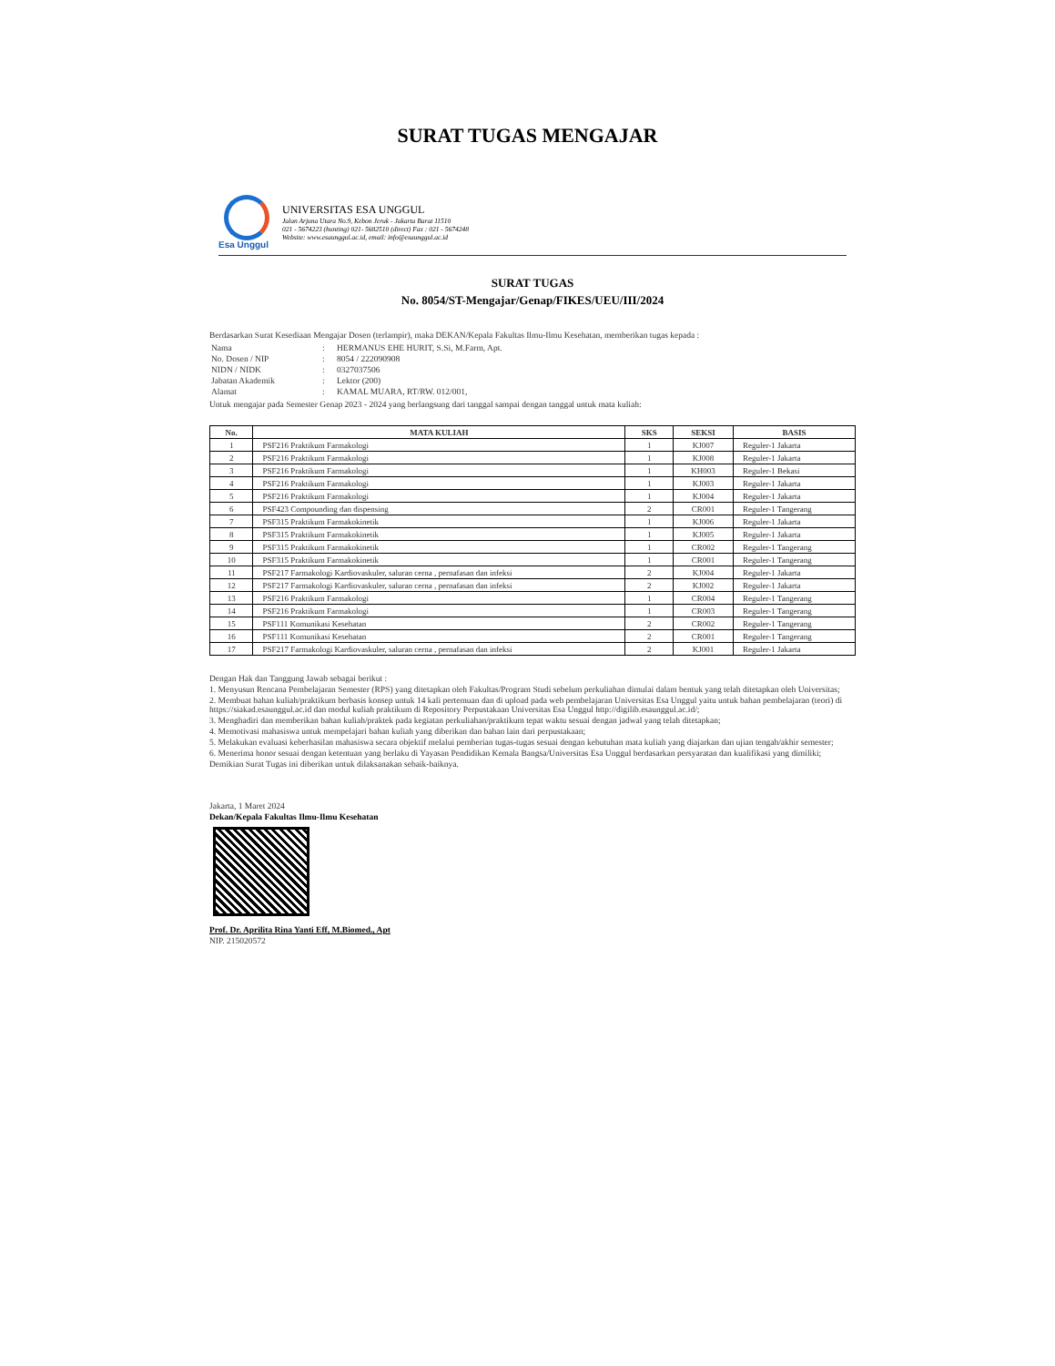SURAT TUGAS MENGAJAR
Esa Unggul
UNIVERSITAS ESA UNGGUL
Jalan Arjuna Utara No.9, Kebon Jeruk - Jakarta Barat 11510
021 - 5674223 (hunting) 021- 5682510 (direct) Fax : 021 - 5674248
Website: www.esaunggul.ac.id, email: info@esaunggul.ac.id
SURAT TUGAS
No. 8054/ST-Mengajar/Genap/FIKES/UEU/III/2024
Berdasarkan Surat Kesediaan Mengajar Dosen (terlampir), maka DEKAN/Kepala Fakultas Ilmu-Ilmu Kesehatan, memberikan tugas kepada :
| Nama | : | HERMANUS EHE HURIT, S.Si, M.Farm, Apt. |
| No. Dosen / NIP | : | 8054 / 222090908 |
| NIDN / NIDK | : | 0327037506 |
| Jabatan Akademik | : | Lektor (200) |
| Alamat | : | KAMAL MUARA, RT/RW. 012/001, |
Untuk mengajar pada Semester Genap 2023 - 2024 yang berlangsung dari tanggal sampai dengan tanggal untuk mata kuliah:
| No. | MATA KULIAH | SKS | SEKSI | BASIS |
| --- | --- | --- | --- | --- |
| 1 | PSF216 Praktikum Farmakologi | 1 | KJ007 | Reguler-1 Jakarta |
| 2 | PSF216 Praktikum Farmakologi | 1 | KJ008 | Reguler-1 Jakarta |
| 3 | PSF216 Praktikum Farmakologi | 1 | KH003 | Reguler-1 Bekasi |
| 4 | PSF216 Praktikum Farmakologi | 1 | KJ003 | Reguler-1 Jakarta |
| 5 | PSF216 Praktikum Farmakologi | 1 | KJ004 | Reguler-1 Jakarta |
| 6 | PSF423 Compounding dan dispensing | 2 | CR001 | Reguler-1 Tangerang |
| 7 | PSF315 Praktikum Farmakokinetik | 1 | KJ006 | Reguler-1 Jakarta |
| 8 | PSF315 Praktikum Farmakokinetik | 1 | KJ005 | Reguler-1 Jakarta |
| 9 | PSF315 Praktikum Farmakokinetik | 1 | CR002 | Reguler-1 Tangerang |
| 10 | PSF315 Praktikum Farmakokinetik | 1 | CR001 | Reguler-1 Tangerang |
| 11 | PSF217 Farmakologi Kardiovaskuler, saluran cerna , pernafasan dan infeksi | 2 | KJ004 | Reguler-1 Jakarta |
| 12 | PSF217 Farmakologi Kardiovaskuler, saluran cerna , pernafasan dan infeksi | 2 | KJ002 | Reguler-1 Jakarta |
| 13 | PSF216 Praktikum Farmakologi | 1 | CR004 | Reguler-1 Tangerang |
| 14 | PSF216 Praktikum Farmakologi | 1 | CR003 | Reguler-1 Tangerang |
| 15 | PSF111 Komunikasi Kesehatan | 2 | CR002 | Reguler-1 Tangerang |
| 16 | PSF111 Komunikasi Kesehatan | 2 | CR001 | Reguler-1 Tangerang |
| 17 | PSF217 Farmakologi Kardiovaskuler, saluran cerna , pernafasan dan infeksi | 2 | KJ001 | Reguler-1 Jakarta |
Dengan Hak dan Tanggung Jawab sebagai berikut :
1. Menyusun Rencana Pembelajaran Semester (RPS) yang ditetapkan oleh Fakultas/Program Studi sebelum perkuliahan dimulai dalam bentuk yang telah ditetapkan oleh Universitas;
2. Membuat bahan kuliah/praktikum berbasis konsep untuk 14 kali pertemuan dan di upload pada web pembelajaran Universitas Esa Unggul yaitu untuk bahan pembelajaran (teori) di https://siakad.esaunggul.ac.id dan modul kuliah praktikum di Repository Perpustakaan Universitas Esa Unggul http://digilib.esaunggul.ac.id/;
3. Menghadiri dan memberikan bahan kuliah/praktek pada kegiatan perkuliahan/praktikum tepat waktu sesuai dengan jadwal yang telah ditetapkan;
4. Memotivasi mahasiswa untuk mempelajari bahan kuliah yang diberikan dan bahan lain dari perpustakaan;
5. Melakukan evaluasi keberhasilan mahasiswa secara objektif melalui pemberian tugas-tugas sesuai dengan kebutuhan mata kuliah yang diajarkan dan ujian tengah/akhir semester;
6. Menerima honor sesuai dengan ketentuan yang berlaku di Yayasan Pendidikan Kemala Bangsa/Universitas Esa Unggul berdasarkan persyaratan dan kualifikasi yang dimiliki;
Demikian Surat Tugas ini diberikan untuk dilaksanakan sebaik-baiknya.
Jakarta, 1 Maret 2024
Dekan/Kepala Fakultas Ilmu-Ilmu Kesehatan
Prof. Dr. Aprilita Rina Yanti Eff, M.Biomed., Apt
NIP. 215020572